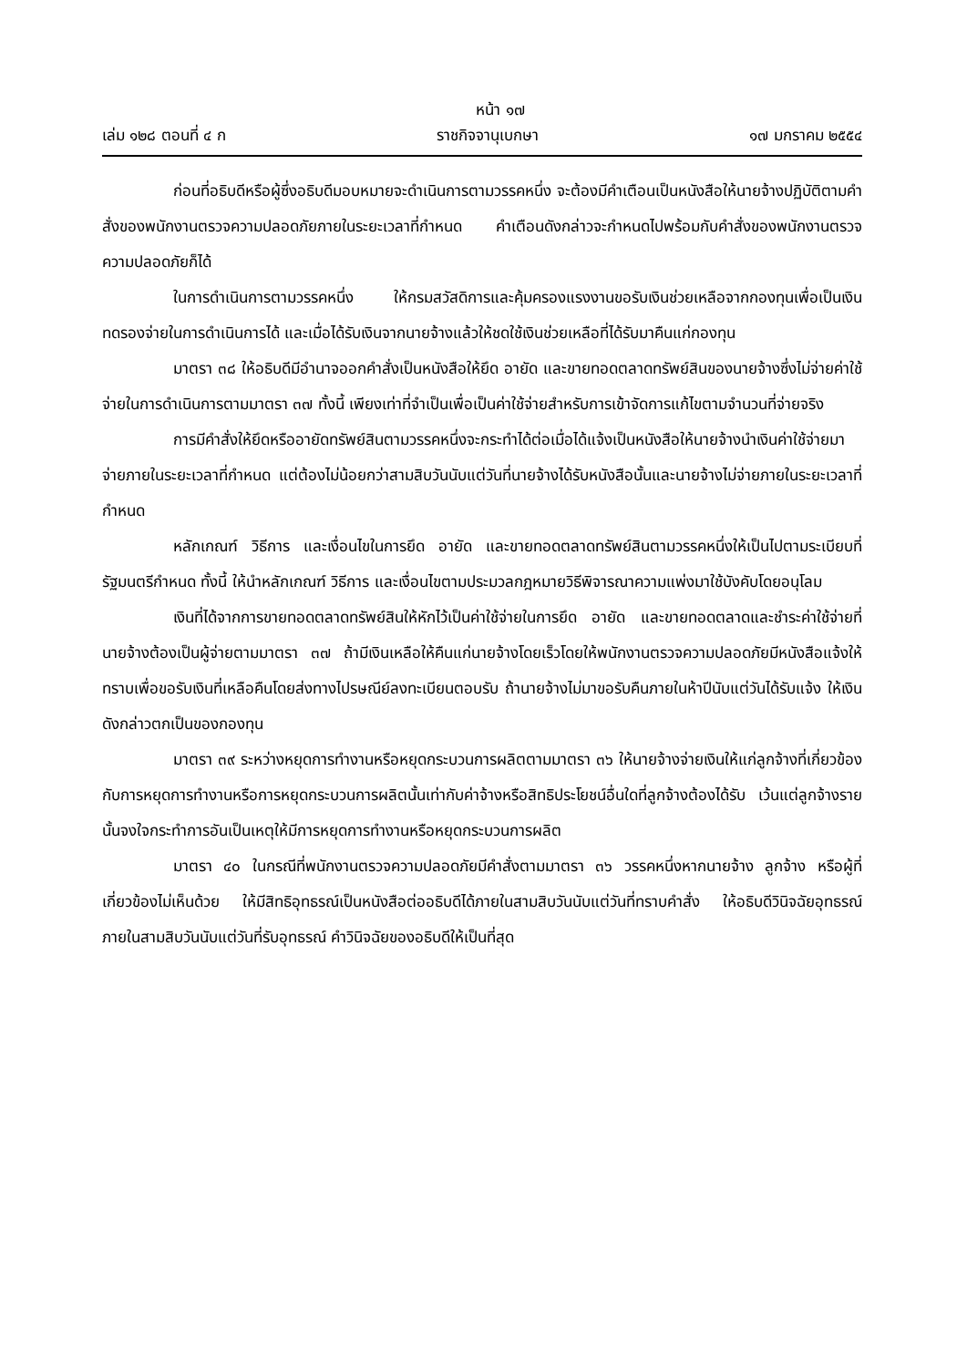หน้า ๑๗
เล่ม ๑๒๘ ตอนที่ ๔ ก ราชกิจจานุเบกษา ๑๗ มกราคม ๒๕๕๔
ก่อนที่อธิบดีหรือผู้ซึ่งอธิบดีมอบหมายจะดำเนินการตามวรรคหนึ่ง จะต้องมีคำเตือนเป็นหนังสือให้นายจ้างปฏิบัติตามคำสั่งของพนักงานตรวจความปลอดภัยภายในระยะเวลาที่กำหนด คำเตือนดังกล่าวจะกำหนดไปพร้อมกับคำสั่งของพนักงานตรวจความปลอดภัยก็ได้
ในการดำเนินการตามวรรคหนึ่ง ให้กรมสวัสดิการและคุ้มครองแรงงานขอรับเงินช่วยเหลือจากกองทุนเพื่อเป็นเงินทดรองจ่ายในการดำเนินการได้ และเมื่อได้รับเงินจากนายจ้างแล้วให้ชดใช้เงินช่วยเหลือที่ได้รับมาคืนแก่กองทุน
มาตรา ๓๘ ให้อธิบดีมีอำนาจออกคำสั่งเป็นหนังสือให้ยึด อายัด และขายทอดตลาดทรัพย์สินของนายจ้างซึ่งไม่จ่ายค่าใช้จ่ายในการดำเนินการตามมาตรา ๓๗ ทั้งนี้ เพียงเท่าที่จำเป็นเพื่อเป็นค่าใช้จ่ายสำหรับการเข้าจัดการแก้ไขตามจำนวนที่จ่ายจริง
การมีคำสั่งให้ยึดหรืออายัดทรัพย์สินตามวรรคหนึ่งจะกระทำได้ต่อเมื่อได้แจ้งเป็นหนังสือให้นายจ้างนำเงินค่าใช้จ่ายมาจ่ายภายในระยะเวลาที่กำหนด แต่ต้องไม่น้อยกว่าสามสิบวันนับแต่วันที่นายจ้างได้รับหนังสือนั้นและนายจ้างไม่จ่ายภายในระยะเวลาที่กำหนด
หลักเกณฑ์ วิธีการ และเงื่อนไขในการยึด อายัด และขายทอดตลาดทรัพย์สินตามวรรคหนึ่งให้เป็นไปตามระเบียบที่รัฐมนตรีกำหนด ทั้งนี้ ให้นำหลักเกณฑ์ วิธีการ และเงื่อนไขตามประมวลกฎหมายวิธีพิจารณาความแพ่งมาใช้บังคับโดยอนุโลม
เงินที่ได้จากการขายทอดตลาดทรัพย์สินให้หักไว้เป็นค่าใช้จ่ายในการยึด อายัด และขายทอดตลาดและชำระค่าใช้จ่ายที่นายจ้างต้องเป็นผู้จ่ายตามมาตรา ๓๗ ถ้ามีเงินเหลือให้คืนแก่นายจ้างโดยเร็วโดยให้พนักงานตรวจความปลอดภัยมีหนังสือแจ้งให้ทราบเพื่อขอรับเงินที่เหลือคืนโดยส่งทางไปรษณีย์ลงทะเบียนตอบรับ ถ้านายจ้างไม่มาขอรับคืนภายในห้าปีนับแต่วันได้รับแจ้ง ให้เงินดังกล่าวตกเป็นของกองทุน
มาตรา ๓๙ ระหว่างหยุดการทำงานหรือหยุดกระบวนการผลิตตามมาตรา ๓๖ ให้นายจ้างจ่ายเงินให้แก่ลูกจ้างที่เกี่ยวข้องกับการหยุดการทำงานหรือการหยุดกระบวนการผลิตนั้นเท่ากับค่าจ้างหรือสิทธิประโยชน์อื่นใดที่ลูกจ้างต้องได้รับ เว้นแต่ลูกจ้างรายนั้นจงใจกระทำการอันเป็นเหตุให้มีการหยุดการทำงานหรือหยุดกระบวนการผลิต
มาตรา ๔๐ ในกรณีที่พนักงานตรวจความปลอดภัยมีคำสั่งตามมาตรา ๓๖ วรรคหนึ่งหากนายจ้าง ลูกจ้าง หรือผู้ที่เกี่ยวข้องไม่เห็นด้วย ให้มีสิทธิอุทธรณ์เป็นหนังสือต่ออธิบดีได้ภายในสามสิบวันนับแต่วันที่ทราบคำสั่ง ให้อธิบดีวินิจฉัยอุทธรณ์ภายในสามสิบวันนับแต่วันที่รับอุทธรณ์ คำวินิจฉัยของอธิบดีให้เป็นที่สุด